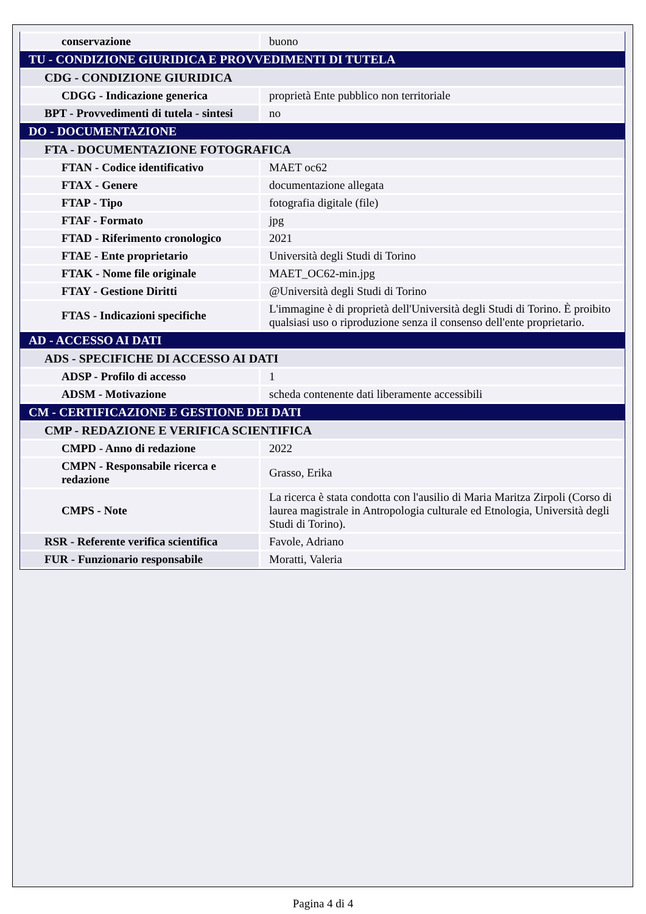| conservazione | buono |
| TU - CONDIZIONE GIURIDICA E PROVVEDIMENTI DI TUTELA | |
| CDG - CONDIZIONE GIURIDICA | |
| CDGG - Indicazione generica | proprietà Ente pubblico non territoriale |
| BPT - Provvedimenti di tutela - sintesi | no |
| DO - DOCUMENTAZIONE | |
| FTA - DOCUMENTAZIONE FOTOGRAFICA | |
| FTAN - Codice identificativo | MAET oc62 |
| FTAX - Genere | documentazione allegata |
| FTAP - Tipo | fotografia digitale (file) |
| FTAF - Formato | jpg |
| FTAD - Riferimento cronologico | 2021 |
| FTAE - Ente proprietario | Università degli Studi di Torino |
| FTAK - Nome file originale | MAET_OC62-min.jpg |
| FTAY - Gestione Diritti | @Università degli Studi di Torino |
| FTAS - Indicazioni specifiche | L'immagine è di proprietà dell'Università degli Studi di Torino. È proibito qualsiasi uso o riproduzione senza il consenso dell'ente proprietario. |
| AD - ACCESSO AI DATI | |
| ADS - SPECIFICHE DI ACCESSO AI DATI | |
| ADSP - Profilo di accesso | 1 |
| ADSM - Motivazione | scheda contenente dati liberamente accessibili |
| CM - CERTIFICAZIONE E GESTIONE DEI DATI | |
| CMP - REDAZIONE E VERIFICA SCIENTIFICA | |
| CMPD - Anno di redazione | 2022 |
| CMPN - Responsabile ricerca e redazione | Grasso, Erika |
| CMPS - Note | La ricerca è stata condotta con l'ausilio di Maria Maritza Zirpoli (Corso di laurea magistrale in Antropologia culturale ed Etnologia, Università degli Studi di Torino). |
| RSR - Referente verifica scientifica | Favole, Adriano |
| FUR - Funzionario responsabile | Moratti, Valeria |
Pagina 4 di 4